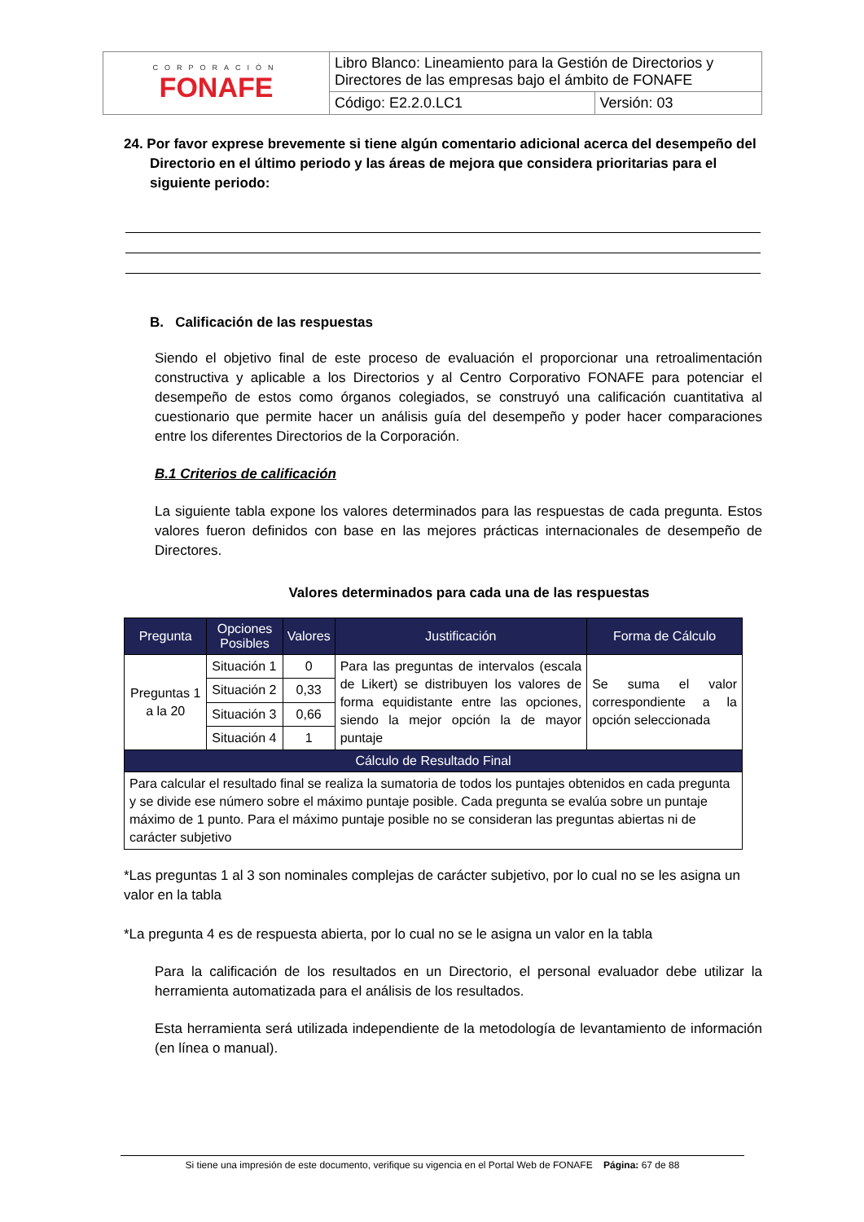| CORPORACIÓN FONAFE | Libro Blanco: Lineamiento para la Gestión de Directorios y Directores de las empresas bajo el ámbito de FONAFE | |
| | Código: E2.2.0.LC1 | Versión: 03 |
24. Por favor exprese brevemente si tiene algún comentario adicional acerca del desempeño del Directorio en el último periodo y las áreas de mejora que considera prioritarias para el siguiente periodo:
B. Calificación de las respuestas
Siendo el objetivo final de este proceso de evaluación el proporcionar una retroalimentación constructiva y aplicable a los Directorios y al Centro Corporativo FONAFE para potenciar el desempeño de estos como órganos colegiados, se construyó una calificación cuantitativa al cuestionario que permite hacer un análisis guía del desempeño y poder hacer comparaciones entre los diferentes Directorios de la Corporación.
B.1 Criterios de calificación
La siguiente tabla expone los valores determinados para las respuestas de cada pregunta. Estos valores fueron definidos con base en las mejores prácticas internacionales de desempeño de Directores.
Valores determinados para cada una de las respuestas
| Pregunta | Opciones Posibles | Valores | Justificación | Forma de Cálculo |
| --- | --- | --- | --- | --- |
| Preguntas 1 a la 20 | Situación 1 | 0 | Para las preguntas de intervalos (escala de Likert) se distribuyen los valores de forma equidistante entre las opciones, siendo la mejor opción la de mayor puntaje | Se suma el valor correspondiente a la opción seleccionada |
| | Situación 2 | 0,33 | | |
| | Situación 3 | 0,66 | | |
| | Situación 4 | 1 | | |
| Cálculo de Resultado Final | | | | |
| Para calcular el resultado final se realiza la sumatoria de todos los puntajes obtenidos en cada pregunta y se divide ese número sobre el máximo puntaje posible. Cada pregunta se evalúa sobre un puntaje máximo de 1 punto. Para el máximo puntaje posible no se consideran las preguntas abiertas ni de carácter subjetivo | | | | |
*Las preguntas 1 al 3 son nominales complejas de carácter subjetivo, por lo cual no se les asigna un valor en la tabla
*La pregunta 4 es de respuesta abierta, por lo cual no se le asigna un valor en la tabla
Para la calificación de los resultados en un Directorio, el personal evaluador debe utilizar la herramienta automatizada para el análisis de los resultados.
Esta herramienta será utilizada independiente de la metodología de levantamiento de información (en línea o manual).
Si tiene una impresión de este documento, verifique su vigencia en el Portal Web de FONAFE Página: 67 de 88